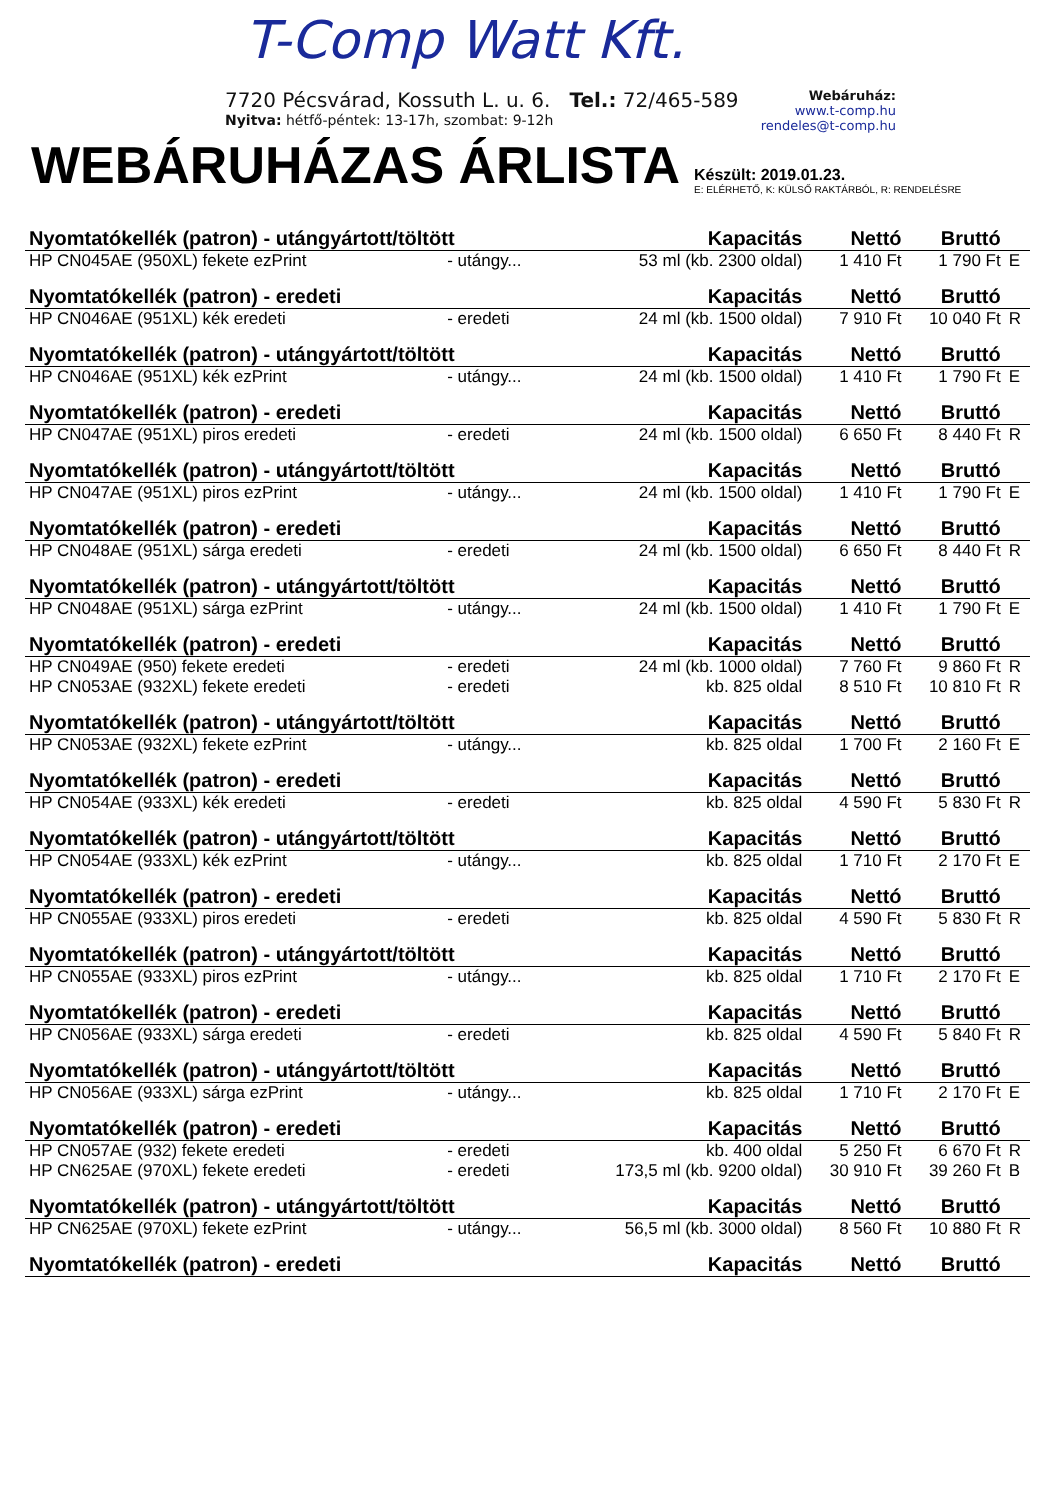T-Comp Watt Kft.
7720 Pécsvárad, Kossuth L. u. 6. Tel.: 72/465-589
Nyitva: hétfő-péntek: 13-17h, szombat: 9-12h
Webáruház:
www.t-comp.hu
rendeles@t-comp.hu
WEBÁRUHÁZAS ÁRLISTA Készült: 2019.01.23.
E: ELÉRHETŐ, K: KÜLSŐ RAKTÁRBÓL, R: RENDELÉSRE
| Nyomtatókellék (patron) - utángyártott/töltött | | Kapacitás | Nettó | Bruttó | |
| --- | --- | --- | --- | --- | --- |
| HP CN045AE (950XL) fekete ezPrint | - utángy... | 53 ml (kb. 2300 oldal) | 1 410 Ft | 1 790 Ft | E |
| Nyomtatókellék (patron) - eredeti | | Kapacitás | Nettó | Bruttó | |
| HP CN046AE (951XL) kék eredeti | - eredeti | 24 ml (kb. 1500 oldal) | 7 910 Ft | 10 040 Ft | R |
| Nyomtatókellék (patron) - utángyártott/töltött | | Kapacitás | Nettó | Bruttó | |
| HP CN046AE (951XL) kék ezPrint | - utángy... | 24 ml (kb. 1500 oldal) | 1 410 Ft | 1 790 Ft | E |
| Nyomtatókellék (patron) - eredeti | | Kapacitás | Nettó | Bruttó | |
| HP CN047AE (951XL) piros eredeti | - eredeti | 24 ml (kb. 1500 oldal) | 6 650 Ft | 8 440 Ft | R |
| Nyomtatókellék (patron) - utángyártott/töltött | | Kapacitás | Nettó | Bruttó | |
| HP CN047AE (951XL) piros ezPrint | - utángy... | 24 ml (kb. 1500 oldal) | 1 410 Ft | 1 790 Ft | E |
| Nyomtatókellék (patron) - eredeti | | Kapacitás | Nettó | Bruttó | |
| HP CN048AE (951XL) sárga eredeti | - eredeti | 24 ml (kb. 1500 oldal) | 6 650 Ft | 8 440 Ft | R |
| Nyomtatókellék (patron) - utángyártott/töltött | | Kapacitás | Nettó | Bruttó | |
| HP CN048AE (951XL) sárga ezPrint | - utángy... | 24 ml (kb. 1500 oldal) | 1 410 Ft | 1 790 Ft | E |
| Nyomtatókellék (patron) - eredeti | | Kapacitás | Nettó | Bruttó | |
| HP CN049AE (950) fekete eredeti | - eredeti | 24 ml (kb. 1000 oldal) | 7 760 Ft | 9 860 Ft | R |
| HP CN053AE (932XL) fekete eredeti | - eredeti | kb. 825 oldal | 8 510 Ft | 10 810 Ft | R |
| Nyomtatókellék (patron) - utángyártott/töltött | | Kapacitás | Nettó | Bruttó | |
| HP CN053AE (932XL) fekete ezPrint | - utángy... | kb. 825 oldal | 1 700 Ft | 2 160 Ft | E |
| Nyomtatókellék (patron) - eredeti | | Kapacitás | Nettó | Bruttó | |
| HP CN054AE (933XL) kék eredeti | - eredeti | kb. 825 oldal | 4 590 Ft | 5 830 Ft | R |
| Nyomtatókellék (patron) - utángyártott/töltött | | Kapacitás | Nettó | Bruttó | |
| HP CN054AE (933XL) kék ezPrint | - utángy... | kb. 825 oldal | 1 710 Ft | 2 170 Ft | E |
| Nyomtatókellék (patron) - eredeti | | Kapacitás | Nettó | Bruttó | |
| HP CN055AE (933XL) piros eredeti | - eredeti | kb. 825 oldal | 4 590 Ft | 5 830 Ft | R |
| Nyomtatókellék (patron) - utángyártott/töltött | | Kapacitás | Nettó | Bruttó | |
| HP CN055AE (933XL) piros ezPrint | - utángy... | kb. 825 oldal | 1 710 Ft | 2 170 Ft | E |
| Nyomtatókellék (patron) - eredeti | | Kapacitás | Nettó | Bruttó | |
| HP CN056AE (933XL) sárga eredeti | - eredeti | kb. 825 oldal | 4 590 Ft | 5 840 Ft | R |
| Nyomtatókellék (patron) - utángyártott/töltött | | Kapacitás | Nettó | Bruttó | |
| HP CN056AE (933XL) sárga ezPrint | - utángy... | kb. 825 oldal | 1 710 Ft | 2 170 Ft | E |
| Nyomtatókellék (patron) - eredeti | | Kapacitás | Nettó | Bruttó | |
| HP CN057AE (932) fekete eredeti | - eredeti | kb. 400 oldal | 5 250 Ft | 6 670 Ft | R |
| HP CN625AE (970XL) fekete eredeti | - eredeti | 173,5 ml (kb. 9200 oldal) | 30 910 Ft | 39 260 Ft | B |
| Nyomtatókellék (patron) - utángyártott/töltött | | Kapacitás | Nettó | Bruttó | |
| HP CN625AE (970XL) fekete ezPrint | - utángy... | 56,5 ml (kb. 3000 oldal) | 8 560 Ft | 10 880 Ft | R |
| Nyomtatókellék (patron) - eredeti | | Kapacitás | Nettó | Bruttó | |